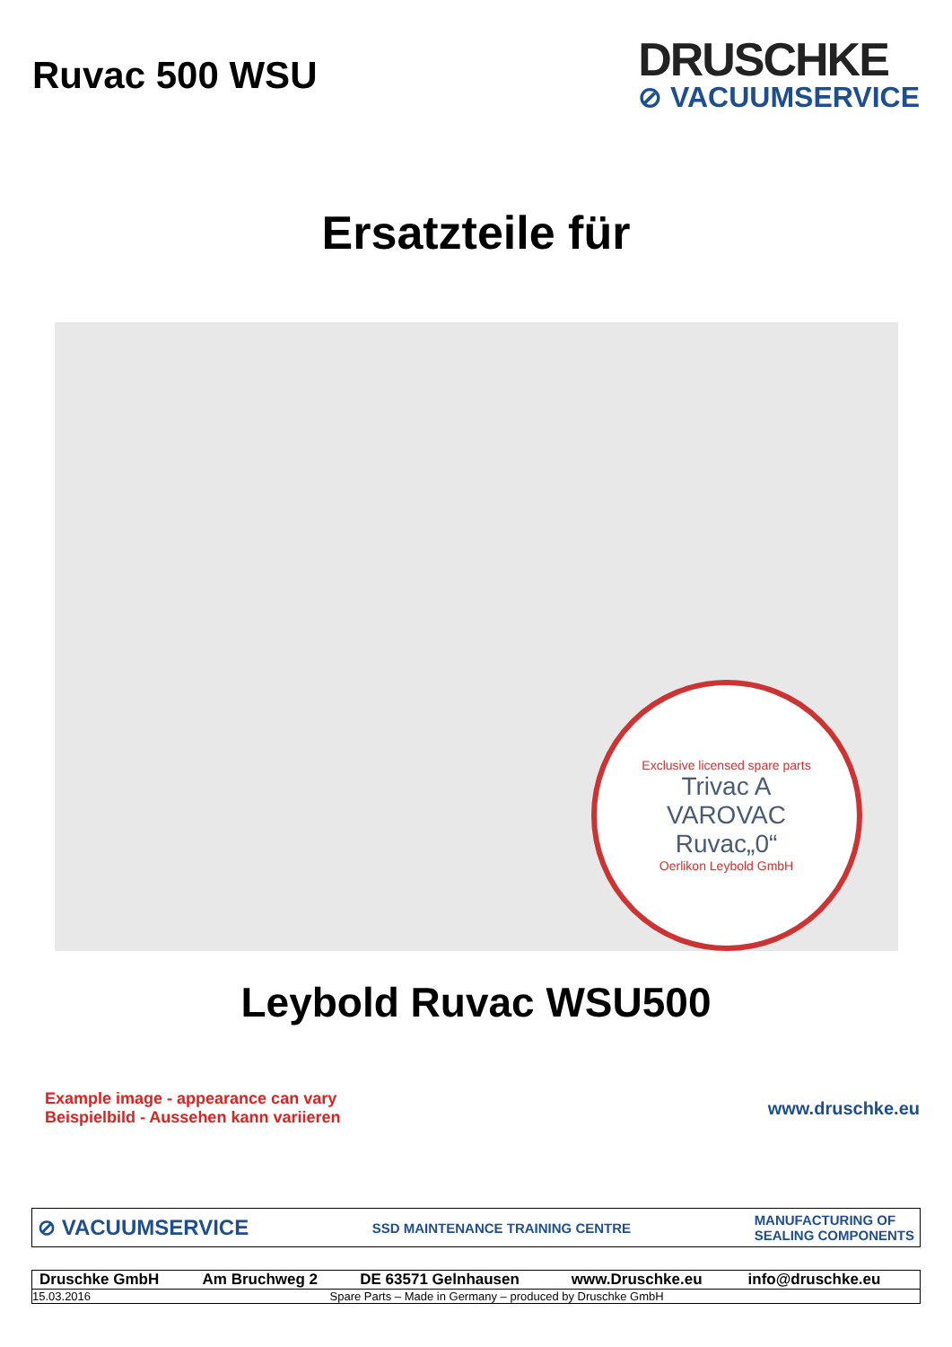Ruvac 500 WSU
DRUSCHKE
⊘ VACUUMSERVICE
Ersatzteile für
Exclusive licensed spare parts
Trivac A
VAROVAC
Ruvac„0“Oerlikon Leybold GmbH
Leybold Ruvac WSU500
Example image - appearance can vary
Beispielbild - Aussehen kann variieren
www.druschke.eu
⊘ VACUUMSERVICE SSD MAINTENANCE TRAINING CENTRE MANUFACTURING OF
SEALING COMPONENTS
| Druschke GmbH | Am Bruchweg 2 | DE 63571 Gelnhausen | www.Druschke.eu | info@druschke.eu |
| 15.03.2016 | Spare Parts – Made in Germany – produced by Druschke GmbH | | | |